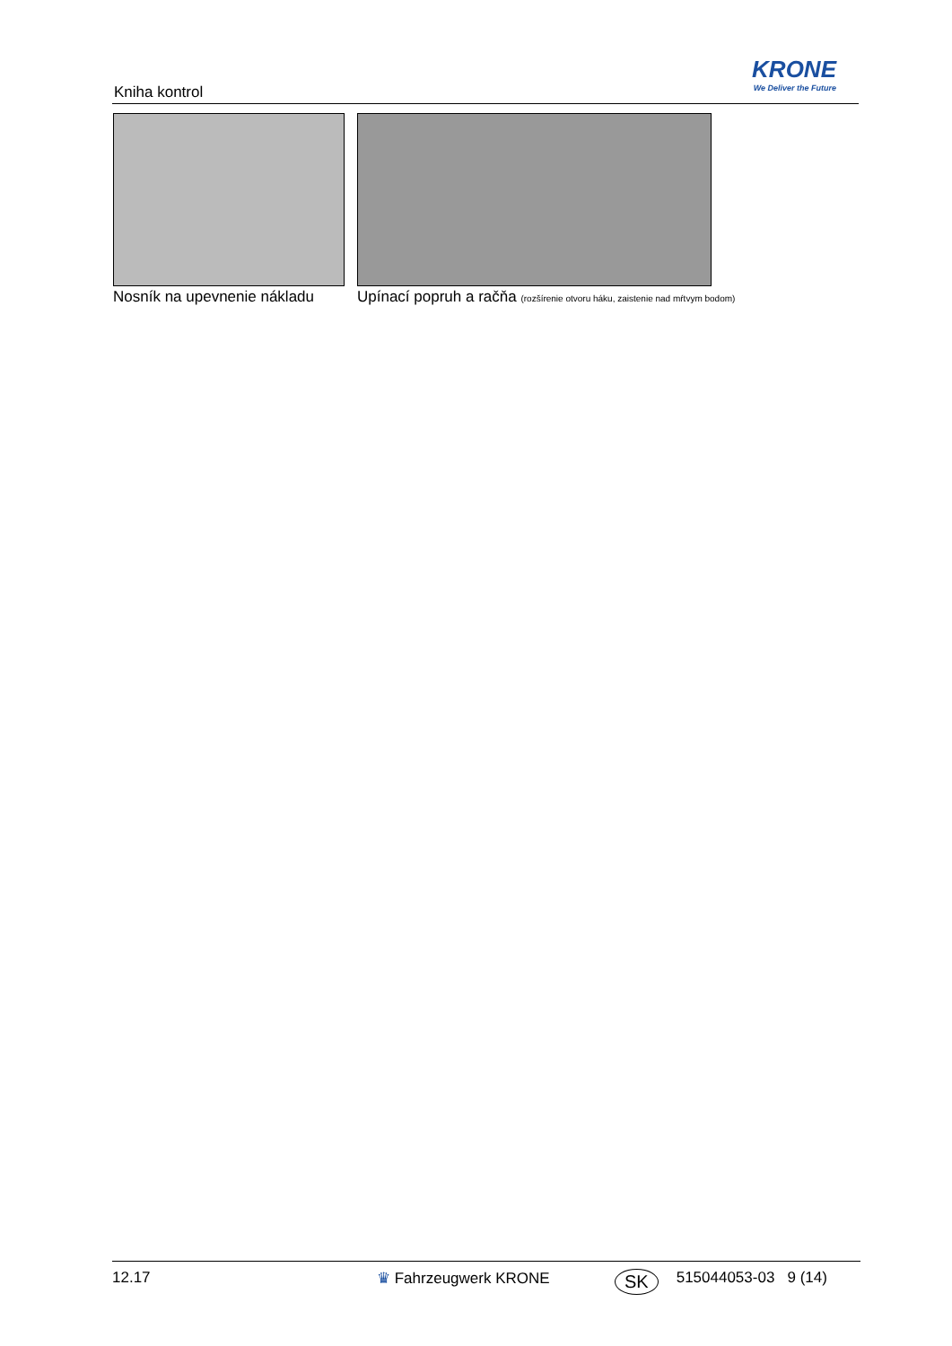Kniha kontrol
KRONE
We Deliver the Future
Nosník na upevnenie nákladu Upínací popruh a račňa (rozšírenie otvoru háku, zaistenie nad mŕtvym bodom)
12.17 ♛ Fahrzeugwerk KRONE SK 515044053-03 9 (14)